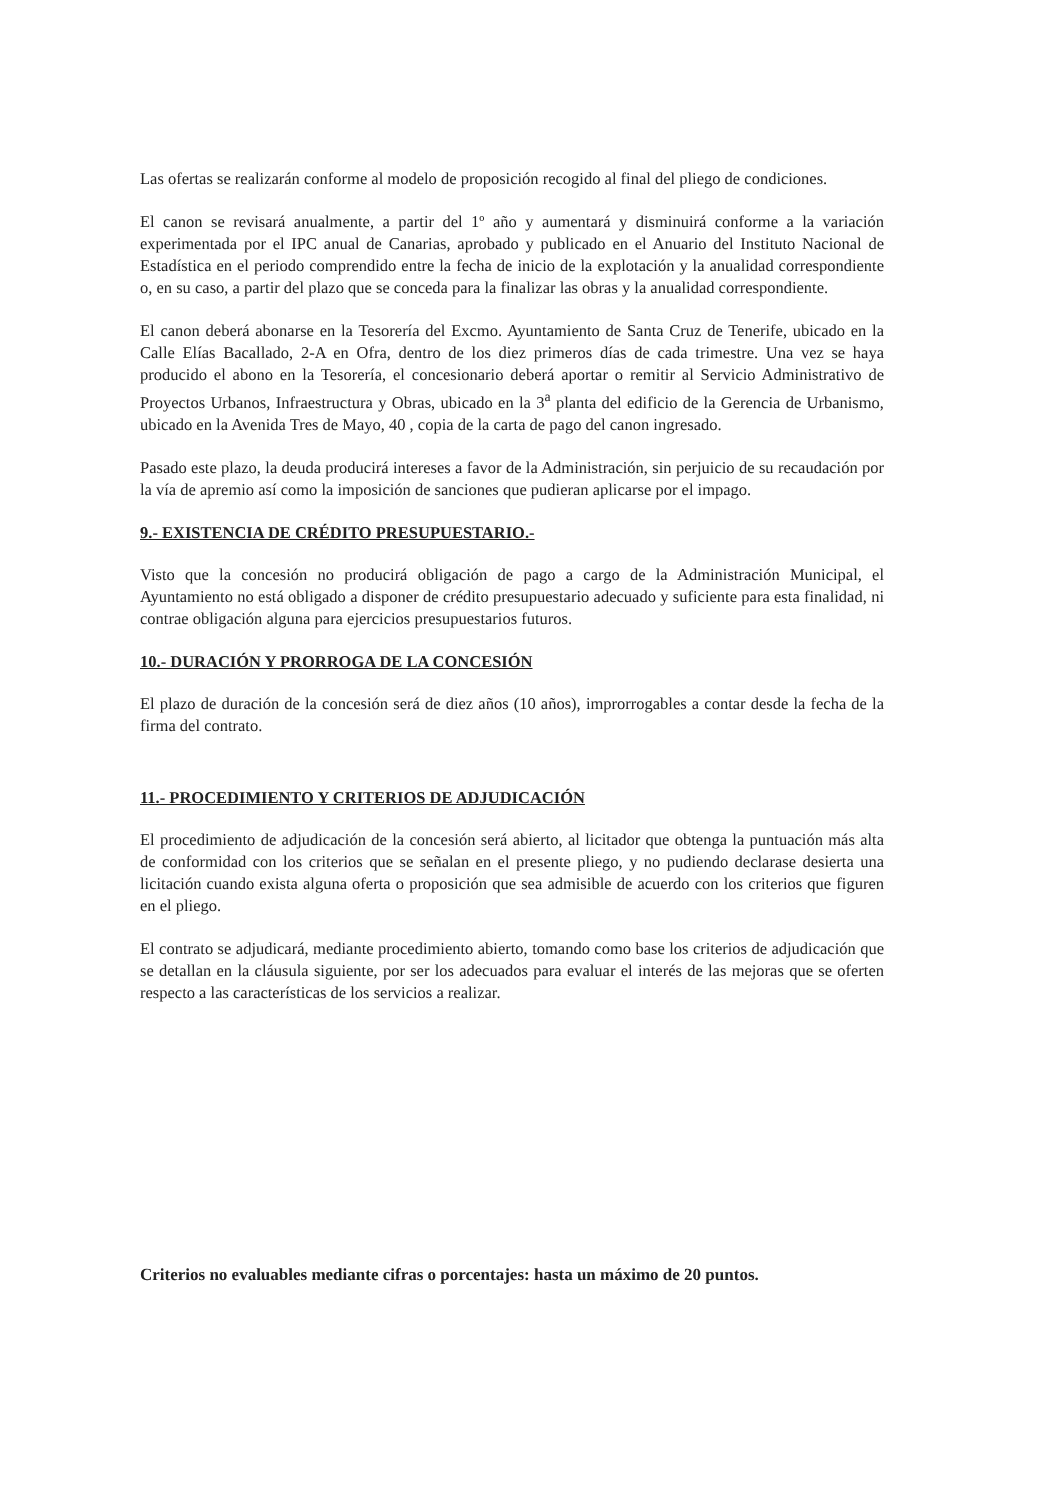Las ofertas se realizarán conforme al modelo de proposición recogido al final del pliego de condiciones.
El canon se revisará anualmente, a partir del 1º año y aumentará y disminuirá conforme a la variación experimentada por el IPC anual de Canarias, aprobado y publicado en el Anuario del Instituto Nacional de Estadística en el periodo comprendido entre la fecha de inicio de la explotación y la anualidad correspondiente o, en su caso, a partir del plazo que se conceda para la finalizar las obras y la anualidad correspondiente.
El canon deberá abonarse en la Tesorería del Excmo. Ayuntamiento de Santa Cruz de Tenerife, ubicado en la Calle Elías Bacallado, 2-A en Ofra, dentro de los diez primeros días de cada trimestre. Una vez se haya producido el abono en la Tesorería, el concesionario deberá aportar o remitir al Servicio Administrativo de Proyectos Urbanos, Infraestructura y Obras, ubicado en la 3<sup>a</sup> planta del edificio de la Gerencia de Urbanismo, ubicado en la Avenida Tres de Mayo, 40 , copia de la carta de pago del canon ingresado.
Pasado este plazo, la deuda producirá intereses a favor de la Administración, sin perjuicio de su recaudación por la vía de apremio así como la imposición de sanciones que pudieran aplicarse por el impago.
9.- EXISTENCIA DE CRÉDITO PRESUPUESTARIO.-
Visto que la concesión no producirá obligación de pago a cargo de la Administración Municipal, el Ayuntamiento no está obligado a disponer de crédito presupuestario adecuado y suficiente para esta finalidad, ni contrae obligación alguna para ejercicios presupuestarios futuros.
10.- DURACIÓN Y PRORROGA DE LA CONCESIÓN
El plazo de duración de la concesión será de diez años (10 años), improrrogables a contar desde la fecha de la firma del contrato.
11.- PROCEDIMIENTO Y CRITERIOS DE ADJUDICACIÓN
El procedimiento de adjudicación de la concesión será abierto, al licitador que obtenga la puntuación más alta de conformidad con los criterios que se señalan en el presente pliego, y no pudiendo declarase desierta una licitación cuando exista alguna oferta o proposición que sea admisible de acuerdo con los criterios que figuren en el pliego.
El contrato se adjudicará, mediante procedimiento abierto, tomando como base los criterios de adjudicación que se detallan en la cláusula siguiente, por ser los adecuados para evaluar el interés de las mejoras que se oferten respecto a las características de los servicios a realizar.
Criterios no evaluables mediante cifras o porcentajes: hasta un máximo de 20 puntos.